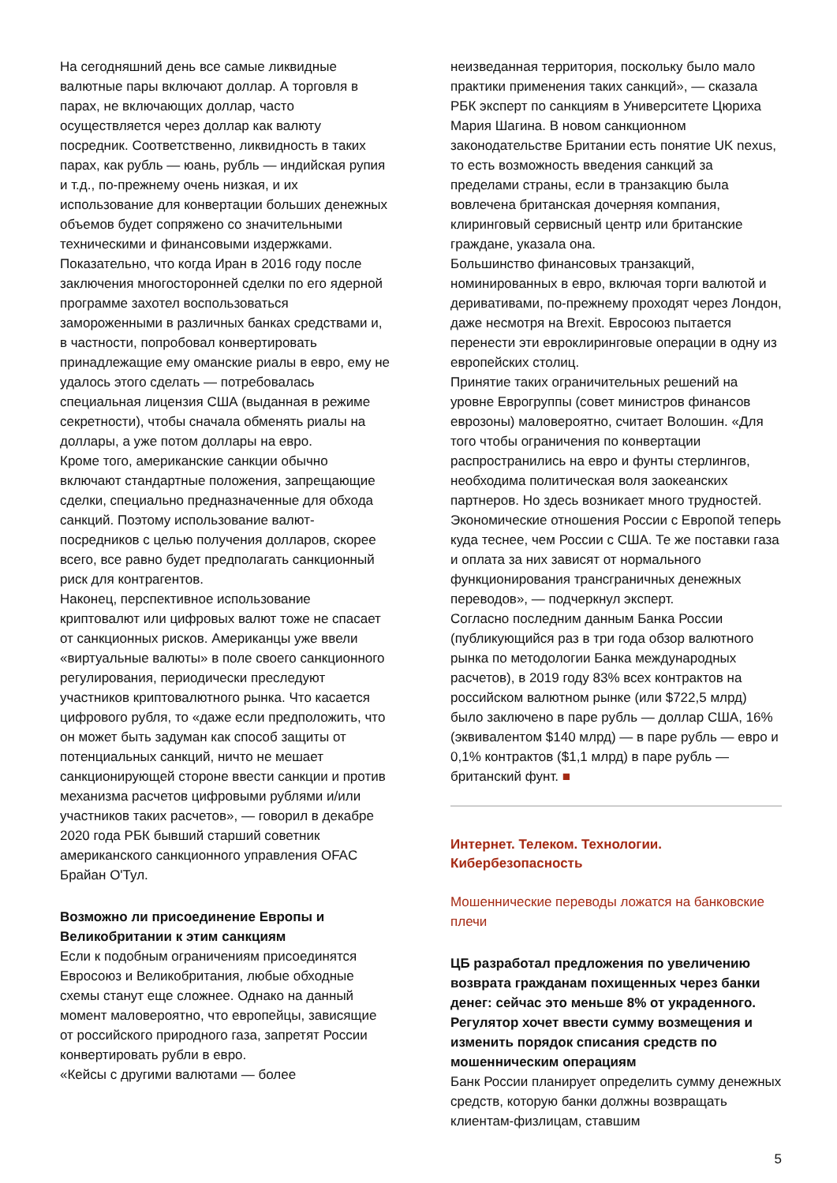На сегодняшний день все самые ликвидные валютные пары включают доллар. А торговля в парах, не включающих доллар, часто осуществляется через доллар как валюту посредник. Соответственно, ликвидность в таких парах, как рубль — юань, рубль — индийская рупия и т.д., по-прежнему очень низкая, и их использование для конвертации больших денежных объемов будет сопряжено со значительными техническими и финансовыми издержками.
Показательно, что когда Иран в 2016 году после заключения многосторонней сделки по его ядерной программе захотел воспользоваться замороженными в различных банках средствами и, в частности, попробовал конвертировать принадлежащие ему оманские риалы в евро, ему не удалось этого сделать — потребовалась специальная лицензия США (выданная в режиме секретности), чтобы сначала обменять риалы на доллары, а уже потом доллары на евро.
Кроме того, американские санкции обычно включают стандартные положения, запрещающие сделки, специально предназначенные для обхода санкций. Поэтому использование валют-посредников с целью получения долларов, скорее всего, все равно будет предполагать санкционный риск для контрагентов.
Наконец, перспективное использование криптовалют или цифровых валют тоже не спасает от санкционных рисков. Американцы уже ввели «виртуальные валюты» в поле своего санкционного регулирования, периодически преследуют участников криптовалютного рынка. Что касается цифрового рубля, то «даже если предположить, что он может быть задуман как способ защиты от потенциальных санкций, ничто не мешает санкционирующей стороне ввести санкции и против механизма расчетов цифровыми рублями и/или участников таких расчетов», — говорил в декабре 2020 года РБК бывший старший советник американского санкционного управления OFAC Брайан О'Тул.
Возможно ли присоединение Европы и Великобритании к этим санкциям
Если к подобным ограничениям присоединятся Евросоюз и Великобритания, любые обходные схемы станут еще сложнее. Однако на данный момент маловероятно, что европейцы, зависящие от российского природного газа, запретят России конвертировать рубли в евро.
«Кейсы с другими валютами — более
неизведанная территория, поскольку было мало практики применения таких санкций», — сказала РБК эксперт по санкциям в Университете Цюриха Мария Шагина. В новом санкционном законодательстве Британии есть понятие UK nexus, то есть возможность введения санкций за пределами страны, если в транзакцию была вовлечена британская дочерняя компания, клиринговый сервисный центр или британские граждане, указала она.
Большинство финансовых транзакций, номинированных в евро, включая торги валютой и деривативами, по-прежнему проходят через Лондон, даже несмотря на Brexit. Евросоюз пытается перенести эти евроклиринговые операции в одну из европейских столиц.
Принятие таких ограничительных решений на уровне Еврогруппы (совет министров финансов еврозоны) маловероятно, считает Волошин. «Для того чтобы ограничения по конвертации распространились на евро и фунты стерлингов, необходима политическая воля заокеанских партнеров. Но здесь возникает много трудностей. Экономические отношения России с Европой теперь куда теснее, чем России с США. Те же поставки газа и оплата за них зависят от нормального функционирования трансграничных денежных переводов», — подчеркнул эксперт.
Согласно последним данным Банка России (публикующийся раз в три года обзор валютного рынка по методологии Банка международных расчетов), в 2019 году 83% всех контрактов на российском валютном рынке (или $722,5 млрд) было заключено в паре рубль — доллар США, 16% (эквивалентом $140 млрд) — в паре рубль — евро и 0,1% контрактов ($1,1 млрд) в паре рубль — британский фунт. ■
Интернет. Телеком. Технологии. Кибербезопасность
Мошеннические переводы ложатся на банковские плечи
ЦБ разработал предложения по увеличению возврата гражданам похищенных через банки денег: сейчас это меньше 8% от украденного. Регулятор хочет ввести сумму возмещения и изменить порядок списания средств по мошенническим операциям
Банк России планирует определить сумму денежных средств, которую банки должны возвращать клиентам-физлицам, ставшим
5